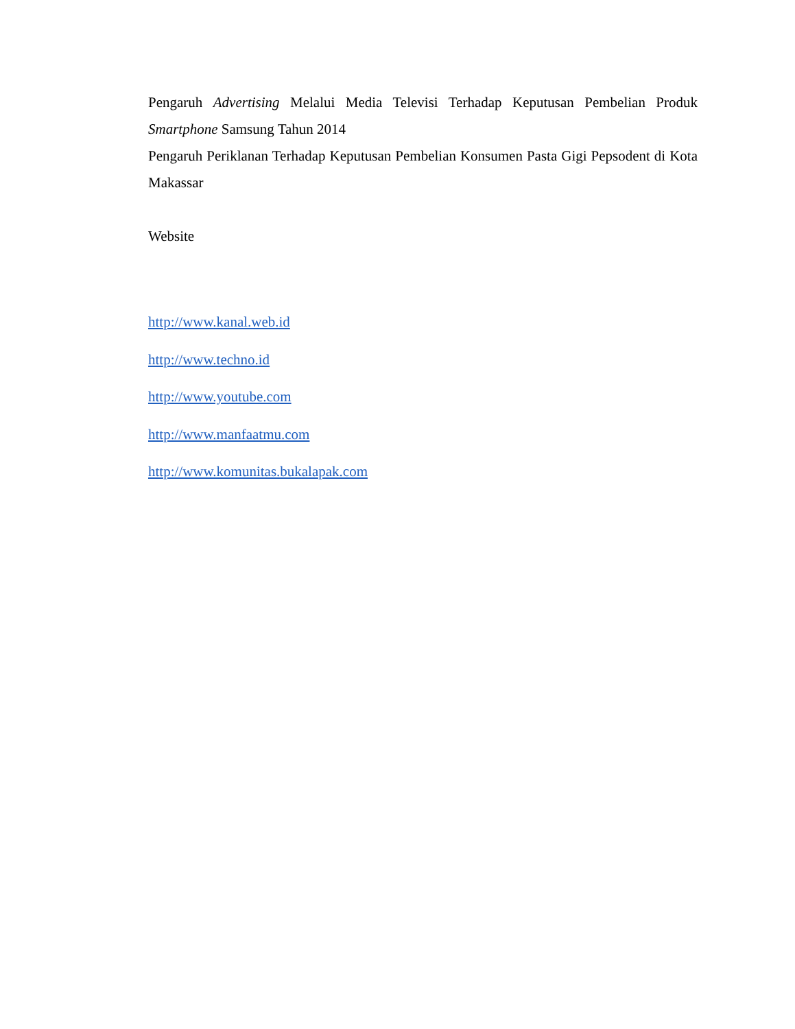Pengaruh Advertising Melalui Media Televisi Terhadap Keputusan Pembelian Produk Smartphone Samsung Tahun 2014
Pengaruh Periklanan Terhadap Keputusan Pembelian Konsumen Pasta Gigi Pepsodent di Kota Makassar
Website
http://www.kanal.web.id
http://www.techno.id
http://www.youtube.com
http://www.manfaatmu.com
http://www.komunitas.bukalapak.com